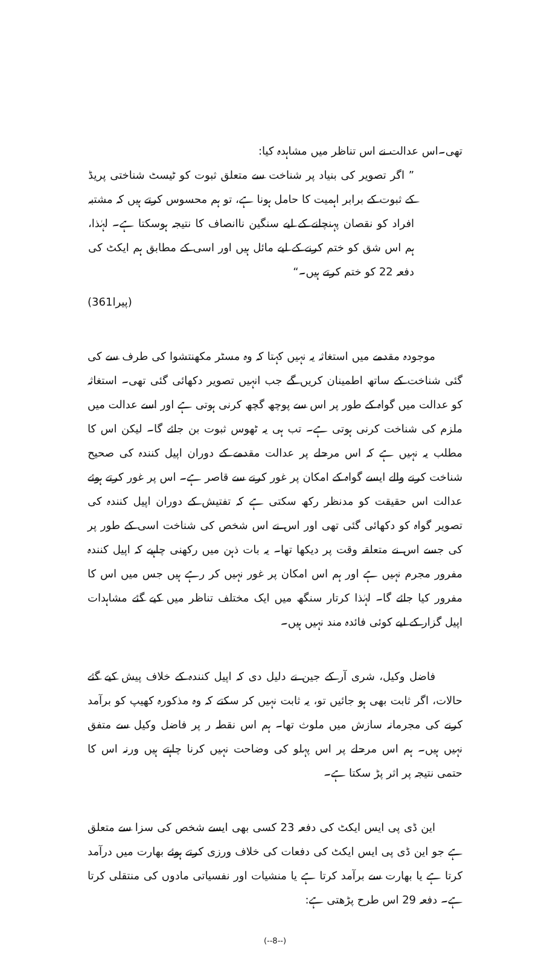تھی۔اس عدالت نے اس تناظر میں مشاہدہ کیا:
” اگر تصویر کی بنیاد پر شناخت سے متعلق ثبوت کو ٹیسٹ شناختی پریڈ کے ثبوت کے برابر اہمیت کا حامل ہونا ہے، تو ہم محسوس کرتے ہیں کہ مشتبہ افراد کو نقصان پہنچانے کے لیے سنگین ناانصاف کا نتیجہ ہوسکتا ہے۔ لہٰذا، ہم اس شق کو ختم کرنے کے لیے مائل ہیں اور اسی کے مطابق ہم ایکٹ کی دفعہ 22 کو ختم کرتے ہیں۔“
(پیرا361)
موجودہ مقدمے میں استغاثہ یہ نہیں کہتا کہ وہ مسٹر مکھنتشوا کی طرف سے کی گئی شناخت کے ساتھ اطمینان کریں گے جب انہیں تصویر دکھائی گئی تھی۔ استغاثہ کو عدالت میں گواہ کے طور پر اس سے پوچھ گچھ کرنی ہوتی ہے اور اسے عدالت میں ملزم کی شناخت کرنی ہوتی ہے۔ تب ہی یہ ٹھوس ثبوت بن جائے گا۔ لیکن اس کا مطلب یہ نہیں ہے کہ اس مرحلے پر عدالت مقدمے کے دوران اپیل کنندہ کی صحیح شناخت کرنے والے ایسے گواہ کے امکان پر غور کرنے سے قاصر ہے۔ اس پر غور کرتے ہوئے عدالت اس حقیقت کو مدنظر رکھ سکتی ہے کہ تفتیش کے دوران اپیل کنندہ کی تصویر گواہ کو دکھائی گئی تھی اور اس نے اس شخص کی شناخت اسی کے طور پر کی جسے اس نے متعلقہ وقت پر دیکھا تھا۔ یہ بات ذہن میں رکھنی چاہیے کہ اپیل کنندہ مفرور مجرم نہیں ہے اور ہم اس امکان پر غور نہیں کر رہے ہیں جس میں اس کا مفرور کیا جائے گا۔ لہٰذا کرتار سنگھ میں ایک مختلف تناظر میں کیے گئے مشاہدات اپیل گزار کے لیے کوئی فائدہ مند نہیں ہیں۔
فاضل وکیل، شری آر کے جین نے دلیل دی کہ اپیل کنندہ کے خلاف پیش کیے گئے حالات، اگر ثابت بھی ہو جائیں تو، یہ ثابت نہیں کر سکتے کہ وہ مذکورہ کھیپ کو برآمد کرنے کی مجرمانہ سازش میں ملوث تھا۔ ہم اس نقطہ ر پر فاضل وکیل سے متفق نہیں ہیں۔ ہم اس مرحلے پر اس پہلو کی وضاحت نہیں کرنا چاہتے ہیں ورنہ اس کا حتمی نتیجہ پر اثر پڑ سکتا ہے۔
این ڈی پی ایس ایکٹ کی دفعہ 23 کسی بھی ایسے شخص کی سزا سے متعلق ہے جو این ڈی پی ایس ایکٹ کی دفعات کی خلاف ورزی کرتے ہوئے بھارت میں درآمد کرتا ہے یا بھارت سے برآمد کرتا ہے یا منشیات اور نفسیاتی مادوں کی منتقلی کرتا ہے۔ دفعہ 29 اس طرح پڑھتی ہے:
(--8--)